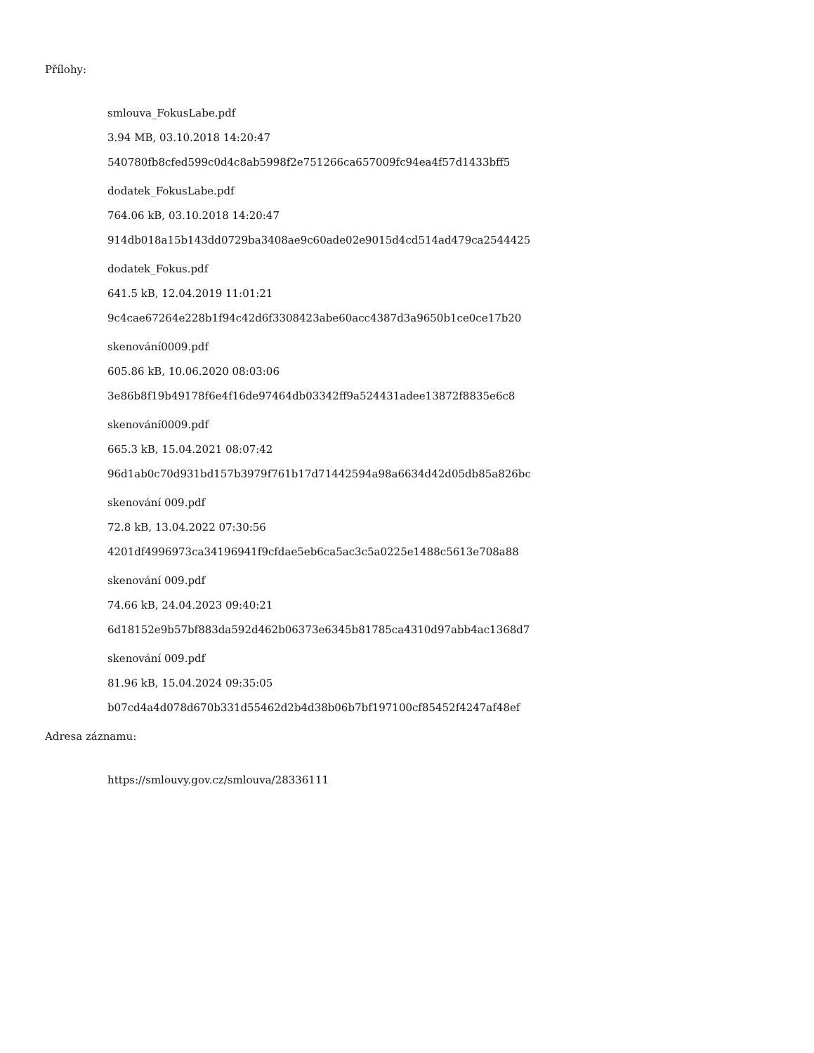Přílohy:
smlouva_FokusLabe.pdf
3.94 MB, 03.10.2018 14:20:47
540780fb8cfed599c0d4c8ab5998f2e751266ca657009fc94ea4f57d1433bff5
dodatek_FokusLabe.pdf
764.06 kB, 03.10.2018 14:20:47
914db018a15b143dd0729ba3408ae9c60ade02e9015d4cd514ad479ca2544425
dodatek_Fokus.pdf
641.5 kB, 12.04.2019 11:01:21
9c4cae67264e228b1f94c42d6f3308423abe60acc4387d3a9650b1ce0ce17b20
skenování0009.pdf
605.86 kB, 10.06.2020 08:03:06
3e86b8f19b49178f6e4f16de97464db03342ff9a524431adee13872f8835e6c8
skenování0009.pdf
665.3 kB, 15.04.2021 08:07:42
96d1ab0c70d931bd157b3979f761b17d71442594a98a6634d42d05db85a826bc
skenování 009.pdf
72.8 kB, 13.04.2022 07:30:56
4201df4996973ca34196941f9cfdae5eb6ca5ac3c5a0225e1488c5613e708a88
skenování 009.pdf
74.66 kB, 24.04.2023 09:40:21
6d18152e9b57bf883da592d462b06373e6345b81785ca4310d97abb4ac1368d7
skenování 009.pdf
81.96 kB, 15.04.2024 09:35:05
b07cd4a4d078d670b331d55462d2b4d38b06b7bf197100cf85452f4247af48ef
Adresa záznamu:
https://smlouvy.gov.cz/smlouva/28336111